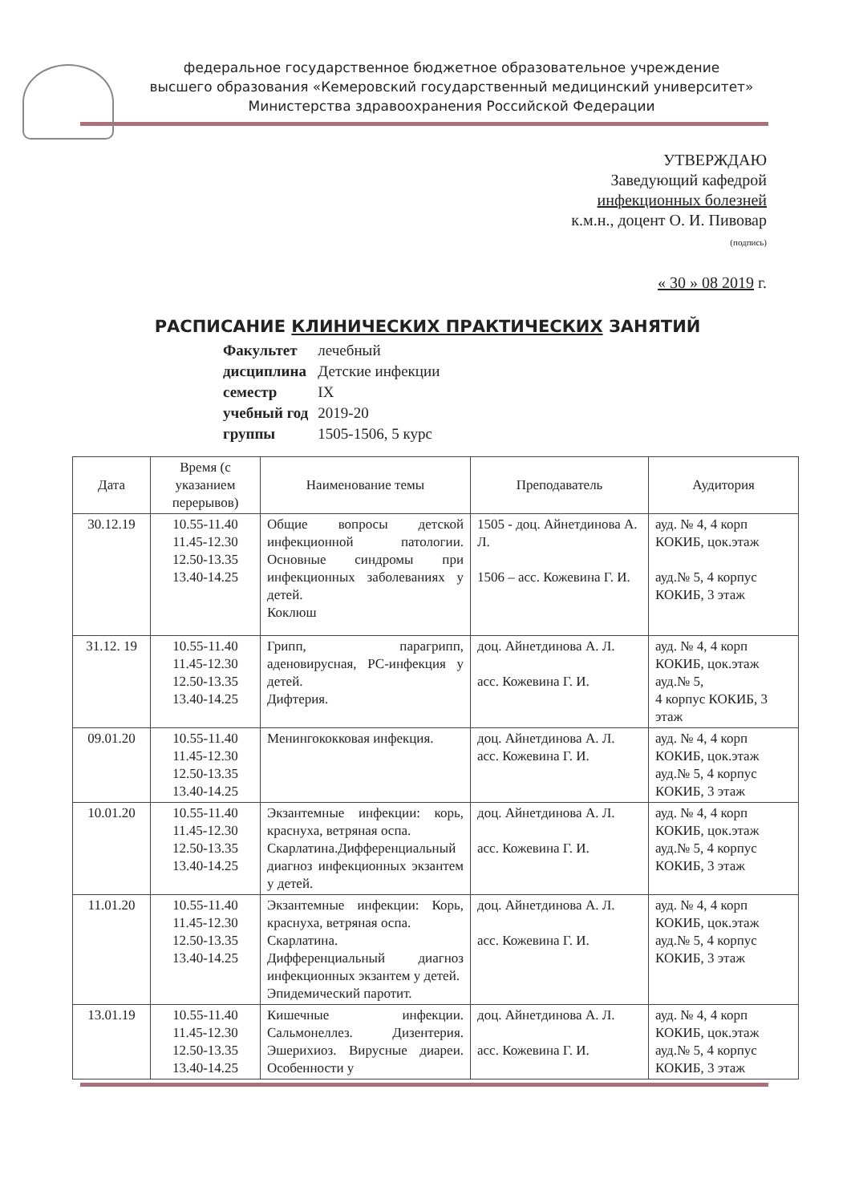федеральное государственное бюджетное образовательное учреждение
высшего образования «Кемеровский государственный медицинский университет»
Министерства здравоохранения Российской Федерации
УТВЕРЖДАЮ
Заведующий кафедрой
инфекционных болезней
к.м.н., доцент О. И. Пивовар
(подпись)
« 30 » 08 2019 г.
РАСПИСАНИЕ КЛИНИЧЕСКИХ ПРАКТИЧЕСКИХ ЗАНЯТИЙ
| Факультет | лечебный |
| дисциплина | Детские инфекции |
| семестр | IX |
| учебный год | 2019-20 |
| группы | 1505-1506, 5 курс |
| Дата | Время (с указанием перерывов) | Наименование темы | Преподаватель | Аудитория |
| --- | --- | --- | --- | --- |
| 30.12.19 | 10.55-11.40 11.45-12.30 12.50-13.35 13.40-14.25 | Общие вопросы детской инфекционной патологии. Основные синдромы при инфекционных заболеваниях у детей. Коклюш | 1505 - доц. Айнетдинова А. Л. 1506 – асс. Кожевина Г. И. | ауд. № 4, 4 корп КОКИБ, цок.этаж ауд.№ 5, 4 корпус КОКИБ, 3 этаж |
| 31.12. 19 | 10.55-11.40 11.45-12.30 12.50-13.35 13.40-14.25 | Грипп, парагрипп, аденовирусная, РС-инфекция у детей. Дифтерия. | доц. Айнетдинова А. Л. асс. Кожевина Г. И. | ауд. № 4, 4 корп КОКИБ, цок.этаж ауд.№ 5, 4 корпус КОКИБ, 3 этаж |
| 09.01.20 | 10.55-11.40 11.45-12.30 12.50-13.35 13.40-14.25 | Менингококковая инфекция. | доц. Айнетдинова А. Л. асс. Кожевина Г. И. | ауд. № 4, 4 корп КОКИБ, цок.этаж ауд.№ 5, 4 корпус КОКИБ, 3 этаж |
| 10.01.20 | 10.55-11.40 11.45-12.30 12.50-13.35 13.40-14.25 | Экзантемные инфекции: корь, краснуха, ветряная оспа. Скарлатина.Дифференциальный диагноз инфекционных экзантем у детей. | доц. Айнетдинова А. Л. асс. Кожевина Г. И. | ауд. № 4, 4 корп КОКИБ, цок.этаж ауд.№ 5, 4 корпус КОКИБ, 3 этаж |
| 11.01.20 | 10.55-11.40 11.45-12.30 12.50-13.35 13.40-14.25 | Экзантемные инфекции: Корь, краснуха, ветряная оспа. Скарлатина. Дифференциальный диагноз инфекционных экзантем у детей. Эпидемический паротит. | доц. Айнетдинова А. Л. асс. Кожевина Г. И. | ауд. № 4, 4 корп КОКИБ, цок.этаж ауд.№ 5, 4 корпус КОКИБ, 3 этаж |
| 13.01.19 | 10.55-11.40 11.45-12.30 12.50-13.35 13.40-14.25 | Кишечные инфекции. Сальмонеллез. Дизентерия. Эшерихиоз. Вирусные диареи. Особенности у | доц. Айнетдинова А. Л. асс. Кожевина Г. И. | ауд. № 4, 4 корп КОКИБ, цок.этаж ауд.№ 5, 4 корпус КОКИБ, 3 этаж |